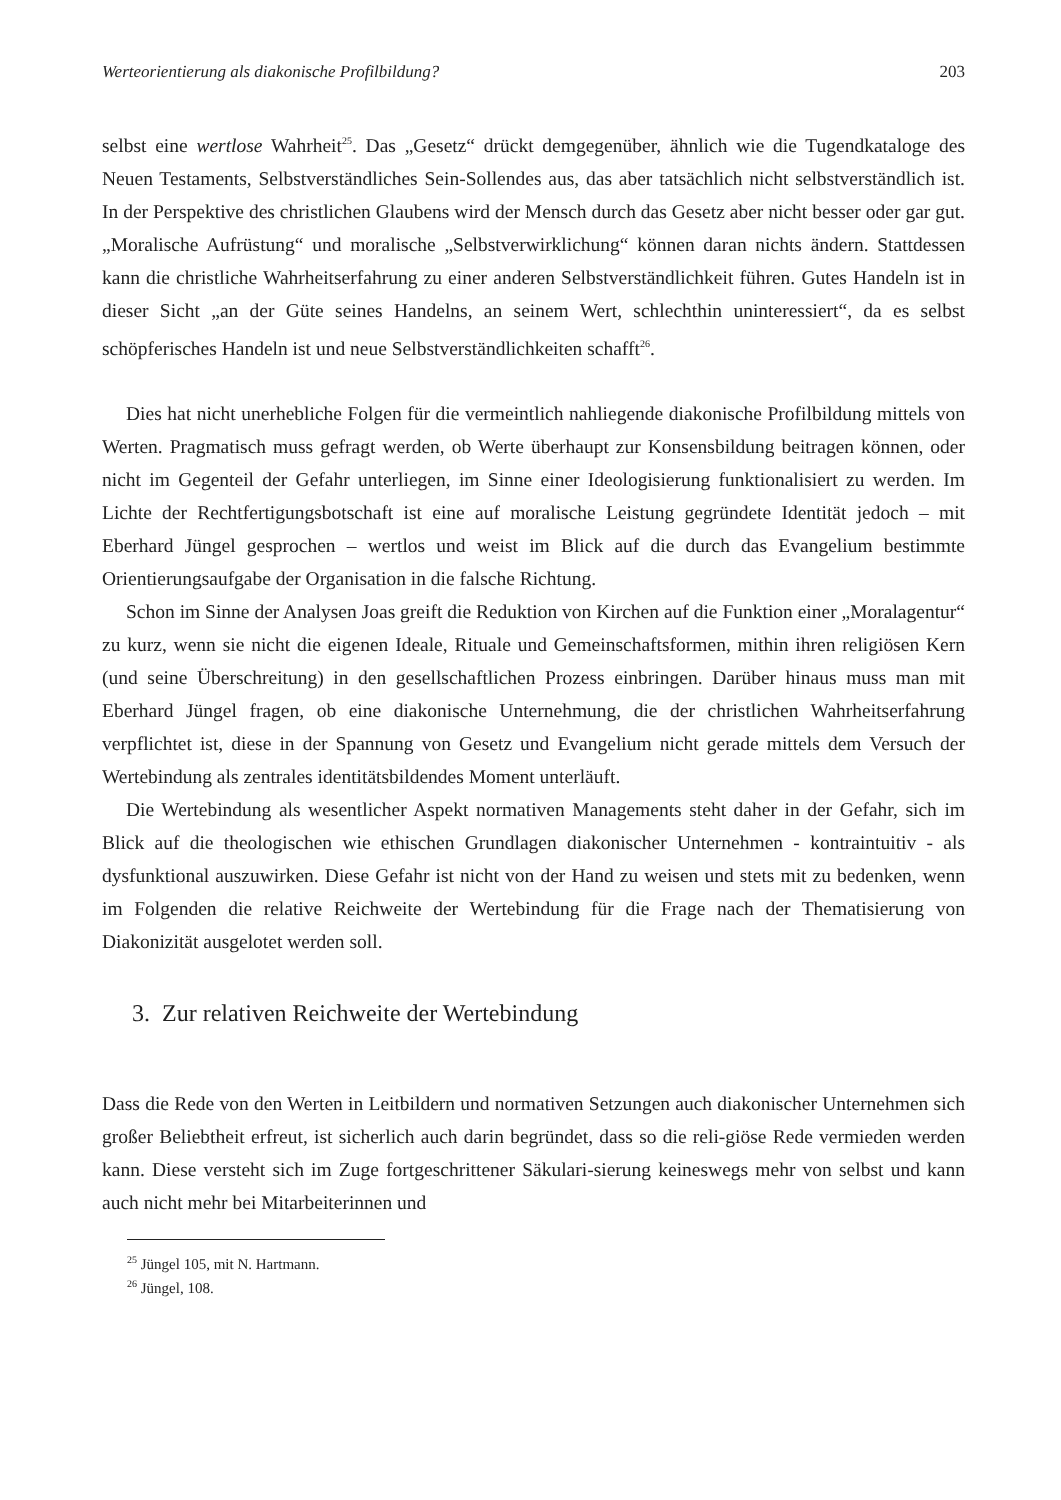Werteorientierung als diakonische Profilbildung? 203
selbst eine wertlose Wahrheit<sup>25</sup>. Das „Gesetz“ drückt demgegenüber, ähnlich wie die Tugendkataloge des Neuen Testaments, Selbstverständliches Sein-Sollendes aus, das aber tatsächlich nicht selbstverständlich ist. In der Perspektive des christlichen Glaubens wird der Mensch durch das Gesetz aber nicht besser oder gar gut. „Moralische Aufrüstung“ und moralische „Selbstverwirklichung“ können daran nichts ändern. Stattdessen kann die christliche Wahrheitserfahrung zu einer anderen Selbstverständlichkeit führen. Gutes Handeln ist in dieser Sicht „an der Güte seines Handelns, an seinem Wert, schlechthin uninteressiert“, da es selbst schöpferisches Handeln ist und neue Selbstverständlichkeiten schafft<sup>26</sup>.
Dies hat nicht unerhebliche Folgen für die vermeintlich nahliegende diakonische Profilbildung mittels von Werten. Pragmatisch muss gefragt werden, ob Werte überhaupt zur Konsensbildung beitragen können, oder nicht im Gegenteil der Gefahr unterliegen, im Sinne einer Ideologisierung funktionalisiert zu werden. Im Lichte der Rechtfertigungsbotschaft ist eine auf moralische Leistung gegründete Identität jedoch – mit Eberhard Jüngel gesprochen – wertlos und weist im Blick auf die durch das Evangelium bestimmte Orientierungsaufgabe der Organisation in die falsche Richtung.
Schon im Sinne der Analysen Joas greift die Reduktion von Kirchen auf die Funktion einer „Moralagentur“ zu kurz, wenn sie nicht die eigenen Ideale, Rituale und Gemeinschaftsformen, mithin ihren religiösen Kern (und seine Überschreitung) in den gesellschaftlichen Prozess einbringen. Darüber hinaus muss man mit Eberhard Jüngel fragen, ob eine diakonische Unternehmung, die der christlichen Wahrheitserfahrung verpflichtet ist, diese in der Spannung von Gesetz und Evangelium nicht gerade mittels dem Versuch der Wertebindung als zentrales identitätsbildendes Moment unterläuft.
Die Wertebindung als wesentlicher Aspekt normativen Managements steht daher in der Gefahr, sich im Blick auf die theologischen wie ethischen Grundlagen diakonischer Unternehmen - kontraintuitiv - als dysfunktional auszuwirken. Diese Gefahr ist nicht von der Hand zu weisen und stets mit zu bedenken, wenn im Folgenden die relative Reichweite der Wertebindung für die Frage nach der Thematisierung von Diakonizität ausgelotet werden soll.
3. Zur relativen Reichweite der Wertebindung
Dass die Rede von den Werten in Leitbildern und normativen Setzungen auch diakonischer Unternehmen sich großer Beliebtheit erfreut, ist sicherlich auch darin begründet, dass so die reli-giöse Rede vermieden werden kann. Diese versteht sich im Zuge fortgeschrittener Säkulari-sierung keineswegs mehr von selbst und kann auch nicht mehr bei Mitarbeiterinnen und
<sup>25</sup> Jüngel 105, mit N. Hartmann.
<sup>26</sup> Jüngel, 108.